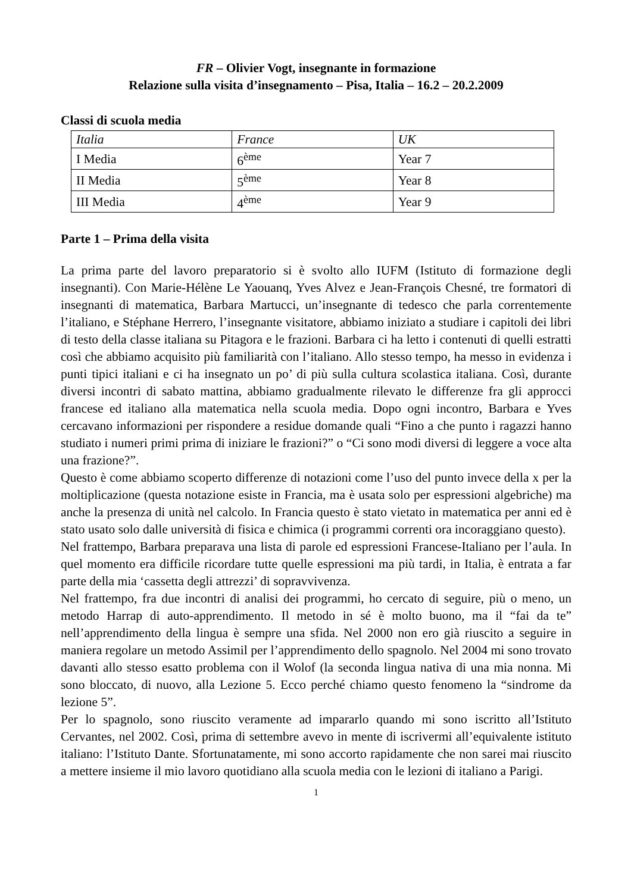FR – Olivier Vogt, insegnante in formazione
Relazione sulla visita d’insegnamento – Pisa, Italia – 16.2 – 20.2.2009
Classi di scuola media
| Italia | France | UK |
| I Media | 6<sup>ème</sup> | Year 7 |
| II Media | 5<sup>ème</sup> | Year 8 |
| III Media | 4<sup>ème</sup> | Year 9 |
Parte 1 – Prima della visita
La prima parte del lavoro preparatorio si è svolto allo IUFM (Istituto di formazione degli insegnanti). Con Marie-Hélène Le Yaouanq, Yves Alvez e Jean-François Chesné, tre formatori di insegnanti di matematica, Barbara Martucci, un’insegnante di tedesco che parla correntemente l’italiano, e Stéphane Herrero, l’insegnante visitatore, abbiamo iniziato a studiare i capitoli dei libri di testo della classe italiana su Pitagora e le frazioni. Barbara ci ha letto i contenuti di quelli estratti così che abbiamo acquisito più familiarità con l’italiano. Allo stesso tempo, ha messo in evidenza i punti tipici italiani e ci ha insegnato un po’ di più sulla cultura scolastica italiana. Così, durante diversi incontri di sabato mattina, abbiamo gradualmente rilevato le differenze fra gli approcci francese ed italiano alla matematica nella scuola media. Dopo ogni incontro, Barbara e Yves cercavano informazioni per rispondere a residue domande quali “Fino a che punto i ragazzi hanno studiato i numeri primi prima di iniziare le frazioni?” o “Ci sono modi diversi di leggere a voce alta una frazione?”.
Questo è come abbiamo scoperto differenze di notazioni come l’uso del punto invece della x per la moltiplicazione (questa notazione esiste in Francia, ma è usata solo per espressioni algebriche) ma anche la presenza di unità nel calcolo. In Francia questo è stato vietato in matematica per anni ed è stato usato solo dalle università di fisica e chimica (i programmi correnti ora incoraggiano questo).
Nel frattempo, Barbara preparava una lista di parole ed espressioni Francese-Italiano per l’aula. In quel momento era difficile ricordare tutte quelle espressioni ma più tardi, in Italia, è entrata a far parte della mia ‘cassetta degli attrezzi’ di sopravvivenza.
Nel frattempo, fra due incontri di analisi dei programmi, ho cercato di seguire, più o meno, un metodo Harrap di auto-apprendimento. Il metodo in sé è molto buono, ma il “fai da te” nell’apprendimento della lingua è sempre una sfida. Nel 2000 non ero già riuscito a seguire in maniera regolare un metodo Assimil per l’apprendimento dello spagnolo. Nel 2004 mi sono trovato davanti allo stesso esatto problema con il Wolof (la seconda lingua nativa di una mia nonna. Mi sono bloccato, di nuovo, alla Lezione 5. Ecco perché chiamo questo fenomeno la “sindrome da lezione 5”.
Per lo spagnolo, sono riuscito veramente ad impararlo quando mi sono iscritto all’Istituto Cervantes, nel 2002. Così, prima di settembre avevo in mente di iscrivermi all’equivalente istituto italiano: l’Istituto Dante. Sfortunatamente, mi sono accorto rapidamente che non sarei mai riuscito a mettere insieme il mio lavoro quotidiano alla scuola media con le lezioni di italiano a Parigi.
1